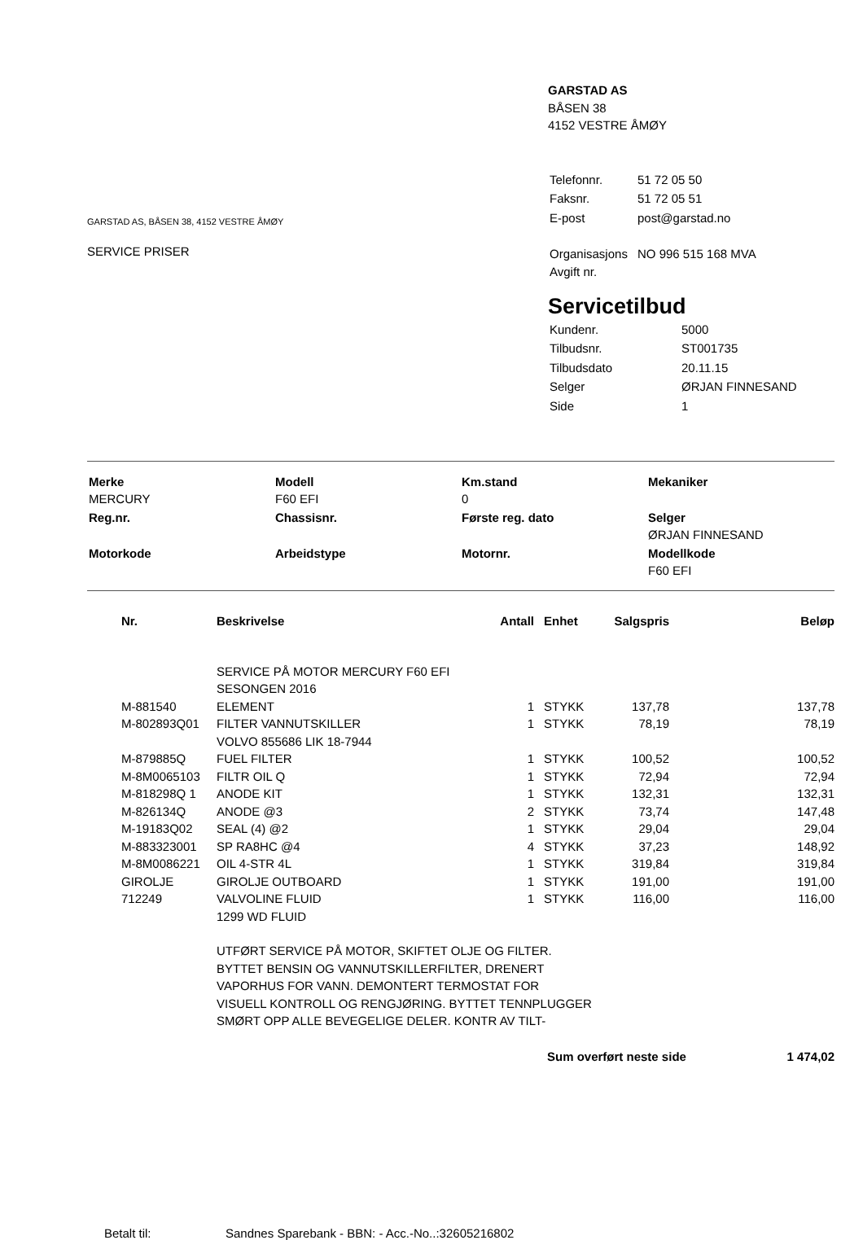GARSTAD AS, BÅSEN 38, 4152 VESTRE ÅMØY
SERVICE PRISER
GARSTAD AS
BÅSEN 38
4152 VESTRE ÅMØY
| Telefonnr. | 51 72 05 50 |
| Faksnr. | 51 72 05 51 |
| E-post | post@garstad.no |
| Organisasjons Avgift nr. | NO 996 515 168 MVA |
Servicetilbud
| Kundenr. | 5000 |
| Tilbudsnr. | ST001735 |
| Tilbudsdato | 20.11.15 |
| Selger | ØRJAN FINNESAND |
| Side | 1 |
| Merke MERCURY | Modell F60 EFI | Km.stand 0 | Mekaniker |
| Reg.nr. | Chassisnr. | Første reg. dato | Selger ØRJAN FINNESAND |
| Motorkode | Arbeidstype | Motornr. | Modellkode F60 EFI |
| Nr. | Beskrivelse | Antall | Enhet | Salgspris | Beløp |
| --- | --- | --- | --- | --- | --- |
| | SERVICE PÅ MOTOR MERCURY F60 EFI SESONGEN 2016 | | | | |
| M-881540 | ELEMENT | 1 | STYKK | 137,78 | 137,78 |
| M-802893Q01 | FILTER VANNUTSKILLER VOLVO 855686 LIK 18-7944 | 1 | STYKK | 78,19 | 78,19 |
| M-879885Q | FUEL FILTER | 1 | STYKK | 100,52 | 100,52 |
| M-8M0065103 | FILTR OIL Q | 1 | STYKK | 72,94 | 72,94 |
| M-818298Q 1 | ANODE KIT | 1 | STYKK | 132,31 | 132,31 |
| M-826134Q | ANODE @3 | 2 | STYKK | 73,74 | 147,48 |
| M-19183Q02 | SEAL (4) @2 | 1 | STYKK | 29,04 | 29,04 |
| M-883323001 | SP RA8HC @4 | 4 | STYKK | 37,23 | 148,92 |
| M-8M0086221 | OIL 4-STR 4L | 1 | STYKK | 319,84 | 319,84 |
| GIROLJE | GIROLJE OUTBOARD | 1 | STYKK | 191,00 | 191,00 |
| 712249 | VALVOLINE FLUID 1299 WD FLUID | 1 | STYKK | 116,00 | 116,00 |
| | UTFØRT SERVICE PÅ MOTOR, SKIFTET OLJE OG FILTER. BYTTET BENSIN OG VANNUTSKILLERFILTER, DRENERT VAPORHUS FOR VANN. DEMONTERT TERMOSTAT FOR VISUELL KONTROLL OG RENGJØRING. BYTTET TENNPLUGGER SMØRT OPP ALLE BEVEGELIGE DELER. KONTR AV TILT- | | | | |
Sum overført neste side 1 474,02
Betalt til: Sandnes Sparebank - BBN: - Acc.-No..:32605216802